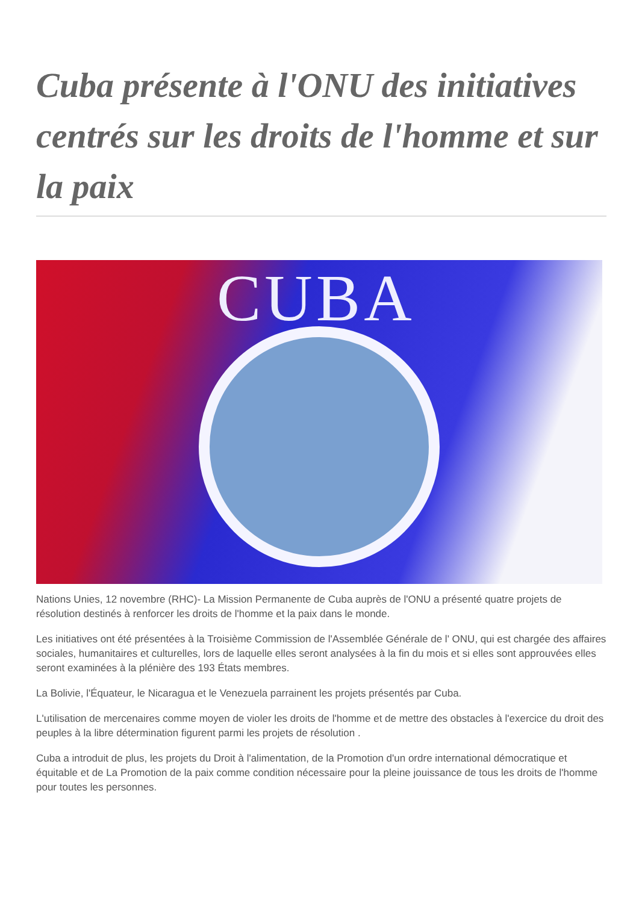Cuba présente à l'ONU des initiatives centrés sur les droits de l'homme et sur la paix
CUBA
Nations Unies, 12 novembre (RHC)- La Mission Permanente de Cuba auprès de l'ONU a présenté quatre projets de résolution destinés à renforcer les droits de l'homme et la paix dans le monde.
Les initiatives ont été présentées à la Troisième Commission de l'Assemblée Générale de l' ONU, qui est chargée des affaires sociales, humanitaires et culturelles, lors de laquelle elles seront analysées à la fin du mois et si elles sont approuvées elles seront examinées à la plénière des 193 États membres.
La Bolivie, l'Équateur, le Nicaragua et le Venezuela parrainent les projets présentés par Cuba.
L'utilisation de mercenaires comme moyen de violer les droits de l'homme et de mettre des obstacles à l'exercice du droit des peuples à la libre détermination figurent parmi les projets de résolution .
Cuba a introduit de plus, les projets du Droit à l'alimentation, de la Promotion d'un ordre international démocratique et équitable et de La Promotion de la paix comme condition nécessaire pour la pleine jouissance de tous les droits de l'homme pour toutes les personnes.